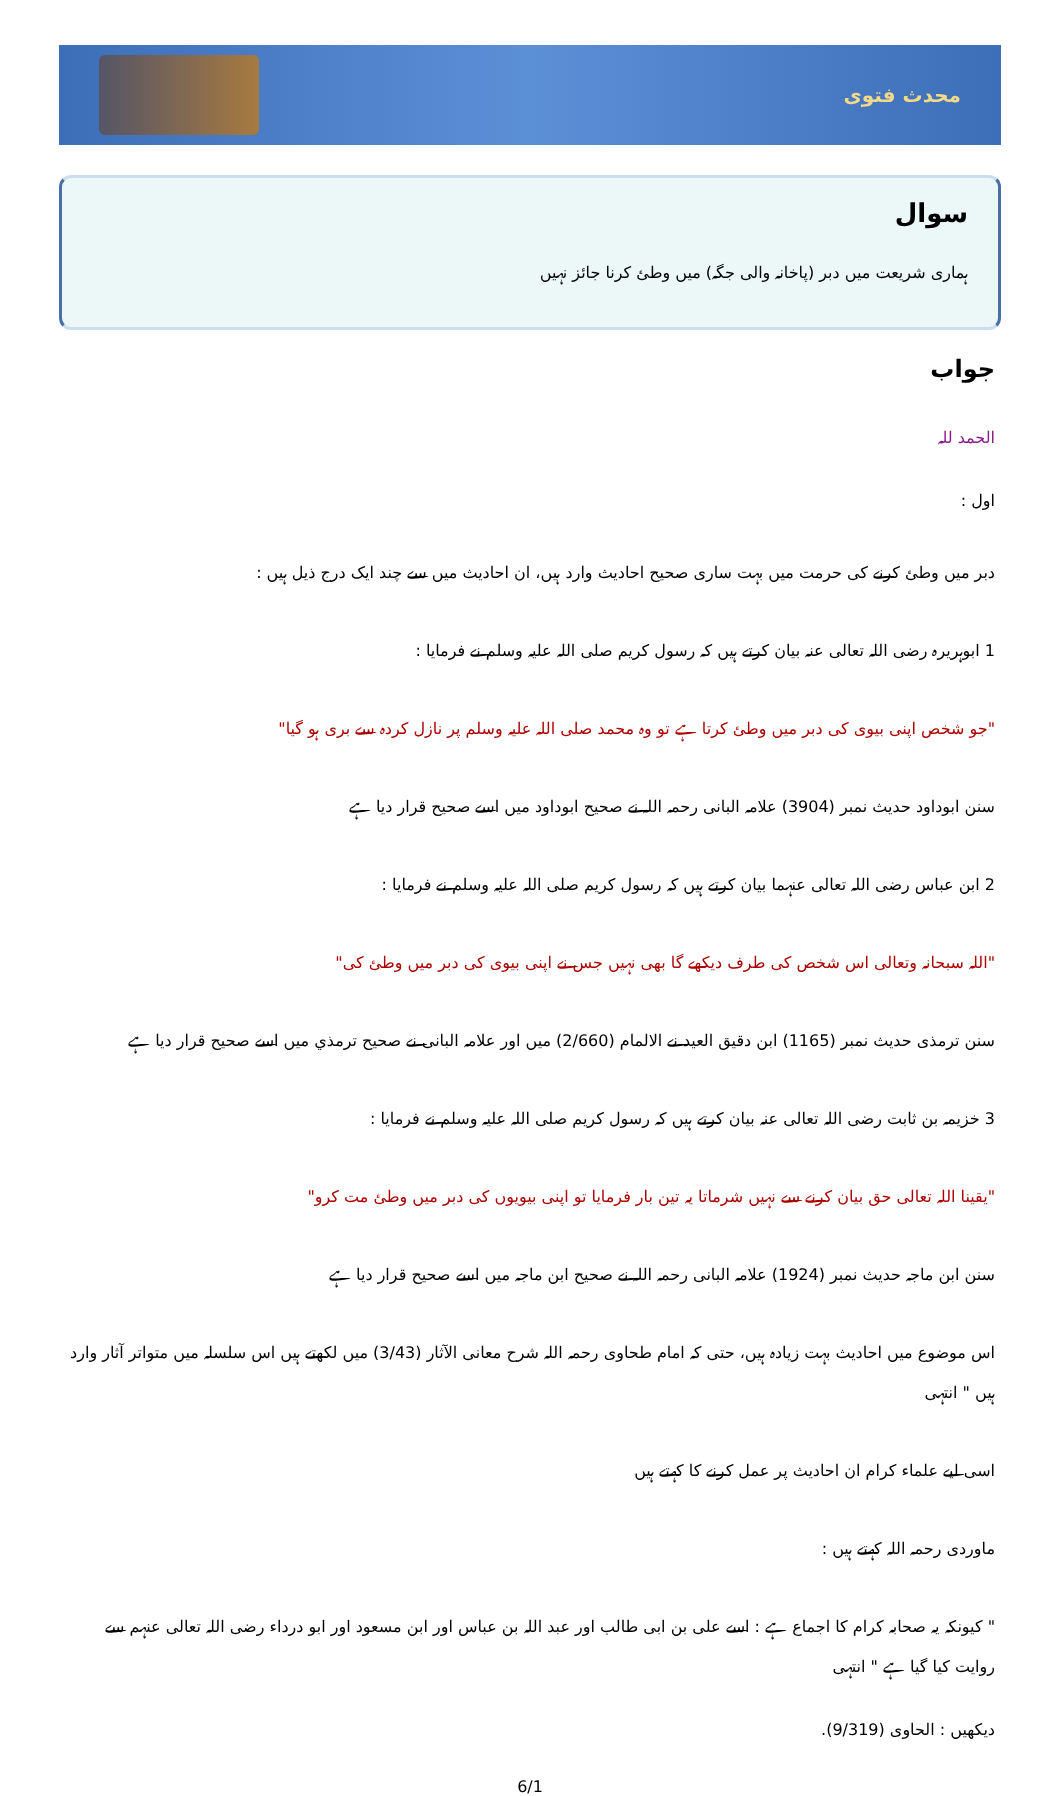محدث فتوی
سوال
ہماری شریعت میں دبر (پاخانہ والی جگہ) میں وطئ کرنا جائز نہیں
جواب
الحمد للہ
اول :
دبر میں وطئ کرنے کی حرمت میں بہت ساری صحیح احادیث وارد ہیں، ان احادیث میں سے چند ایک درج ذیل ہیں :
1 ابوہریرہ رضی اللہ تعالی عنہ بیان کرتے ہیں کہ رسول کریم صلی اللہ علیہ وسلم نے فرمایا :
"جو شخص اپنی بیوی کی دبر میں وطئ کرتا ہے تو وہ محمد صلی اللہ علیہ وسلم پر نازل کردہ سے بری ہو گیا"
سنن ابوداود حدیث نمبر (3904) علامہ البانی رحمہ اللہ نے صحیح ابوداود میں اسے صحیح قرار دیا ہے
2 ابن عباس رضی اللہ تعالی عنہما بیان کرتے ہیں کہ رسول کریم صلی اللہ علیہ وسلم نے فرمایا :
"اللہ سبحانہ وتعالی اس شخص کی طرف دیکھے گا بھی نہیں جس نے اپنی بیوی کی دبر میں وطئ کی"
سنن ترمذی حدیث نمبر (1165) ابن دقیق العید نے الالمام (2/660) میں اور علامہ البانی نے صحیح ترمذي میں اسے صحیح قرار دیا ہے
3 خزیمہ بن ثابت رضی اللہ تعالی عنہ بیان کرتے ہیں کہ رسول کریم صلی اللہ علیہ وسلم نے فرمایا :
"یقینا اللہ تعالی حق بیان کرنے سے نہیں شرماتا یہ تین بار فرمایا تو اپنی بیویوں کی دبر میں وطئ مت کرو"
سنن ابن ماجہ حدیث نمبر (1924) علامہ البانی رحمہ اللہ نے صحیح ابن ماجہ میں اسے صحیح قرار دیا ہے
اس موضوع میں احادیث بہت زیادہ ہیں، حتی کہ امام طحاوی رحمہ اللہ شرح معانی الآثار (3/43) میں لکھتے ہیں اس سلسلہ میں متواتر آثار وارد ہیں " انتہی
اسی لیے علماء کرام ان احادیث پر عمل کرنے کا کہتے ہیں
ماوردی رحمہ اللہ کہتے ہیں :
" کیونکہ یہ صحابہ کرام کا اجماع ہے : اسے علی بن ابی طالب اور عبد اللہ بن عباس اور ابن مسعود اور ابو درداء رضی اللہ تعالی عنہم سے روایت کیا گیا ہے " انتہی
دیکھیں : الحاوی (9/319).
6/1